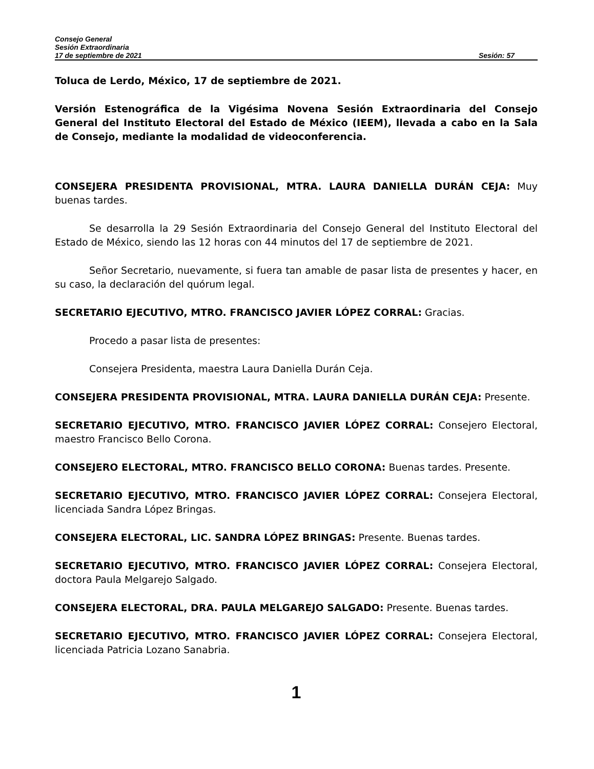Consejo General
Sesión Extraordinaria
17 de septiembre de 2021 Sesión: 57
Toluca de Lerdo, México, 17 de septiembre de 2021.
Versión Estenográfica de la Vigésima Novena Sesión Extraordinaria del Consejo General del Instituto Electoral del Estado de México (IEEM), llevada a cabo en la Sala de Consejo, mediante la modalidad de videoconferencia.
CONSEJERA PRESIDENTA PROVISIONAL, MTRA. LAURA DANIELLA DURÁN CEJA: Muy buenas tardes.
Se desarrolla la 29 Sesión Extraordinaria del Consejo General del Instituto Electoral del Estado de México, siendo las 12 horas con 44 minutos del 17 de septiembre de 2021.
Señor Secretario, nuevamente, si fuera tan amable de pasar lista de presentes y hacer, en su caso, la declaración del quórum legal.
SECRETARIO EJECUTIVO, MTRO. FRANCISCO JAVIER LÓPEZ CORRAL: Gracias.
Procedo a pasar lista de presentes:
Consejera Presidenta, maestra Laura Daniella Durán Ceja.
CONSEJERA PRESIDENTA PROVISIONAL, MTRA. LAURA DANIELLA DURÁN CEJA: Presente.
SECRETARIO EJECUTIVO, MTRO. FRANCISCO JAVIER LÓPEZ CORRAL: Consejero Electoral, maestro Francisco Bello Corona.
CONSEJERO ELECTORAL, MTRO. FRANCISCO BELLO CORONA: Buenas tardes. Presente.
SECRETARIO EJECUTIVO, MTRO. FRANCISCO JAVIER LÓPEZ CORRAL: Consejera Electoral, licenciada Sandra López Bringas.
CONSEJERA ELECTORAL, LIC. SANDRA LÓPEZ BRINGAS: Presente. Buenas tardes.
SECRETARIO EJECUTIVO, MTRO. FRANCISCO JAVIER LÓPEZ CORRAL: Consejera Electoral, doctora Paula Melgarejo Salgado.
CONSEJERA ELECTORAL, DRA. PAULA MELGAREJO SALGADO: Presente. Buenas tardes.
SECRETARIO EJECUTIVO, MTRO. FRANCISCO JAVIER LÓPEZ CORRAL: Consejera Electoral, licenciada Patricia Lozano Sanabria.
1